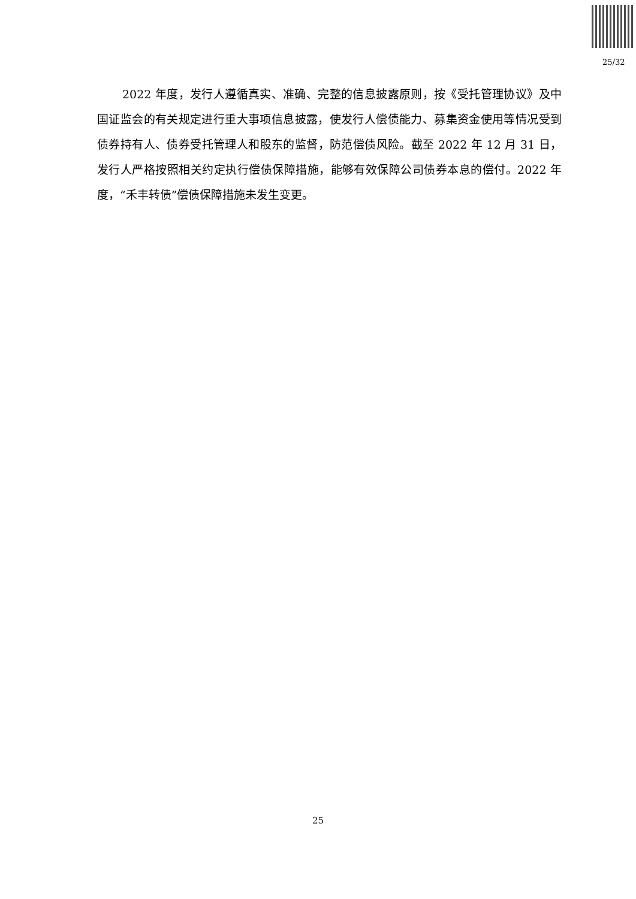25/32
2022 年度，发行人遵循真实、准确、完整的信息披露原则，按《受托管理协议》及中国证监会的有关规定进行重大事项信息披露，使发行人偿债能力、募集资金使用等情况受到债券持有人、债券受托管理人和股东的监督，防范偿债风险。截至 2022 年 12 月 31 日，发行人严格按照相关约定执行偿债保障措施，能够有效保障公司债券本息的偿付。2022 年度，“禾丰转债”偿债保障措施未发生变更。
25